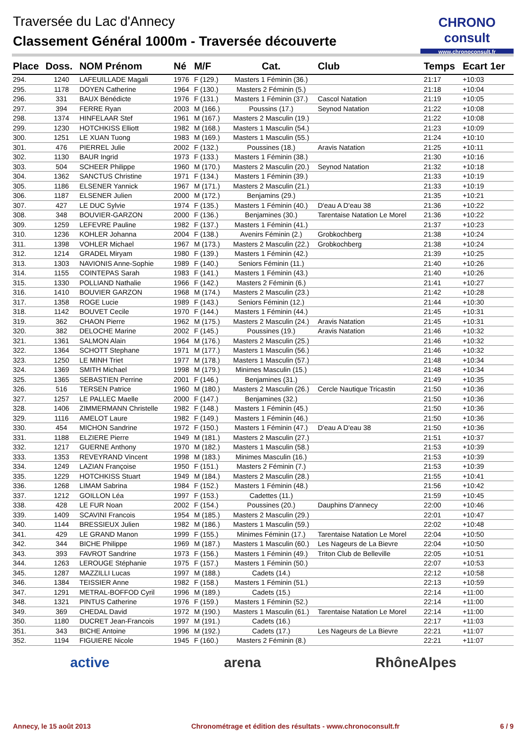Traversée du Lac d'Annecy
Classement Général 1000m - Traversée découverte
CHRONO consult
www.chronoconsult.fr
| Place | Doss. | NOM Prénom | Né | M/F | Cat. | Club | Temps | Ecart 1er |
| --- | --- | --- | --- | --- | --- | --- | --- | --- |
| 294. | 1240 | LAFEUILLADE Magali | 1976 | F (129.) | Masters 1 Féminin (36.) | | 21:17 | +10:03 |
| 295. | 1178 | DOYEN Catherine | 1964 | F (130.) | Masters 2 Féminin (5.) | | 21:18 | +10:04 |
| 296. | 331 | BAUX Bénédicte | 1976 | F (131.) | Masters 1 Féminin (37.) | Cascol Natation | 21:19 | +10:05 |
| 297. | 394 | FERRE Ryan | 2003 | M (166.) | Poussins (17.) | Seynod Natation | 21:22 | +10:08 |
| 298. | 1374 | HINFELAAR Stef | 1961 | M (167.) | Masters 2 Masculin (19.) | | 21:22 | +10:08 |
| 299. | 1230 | HOTCHKISS Elliott | 1982 | M (168.) | Masters 1 Masculin (54.) | | 21:23 | +10:09 |
| 300. | 1251 | LE XUAN Tuong | 1983 | M (169.) | Masters 1 Masculin (55.) | | 21:24 | +10:10 |
| 301. | 476 | PIERREL Julie | 2002 | F (132.) | Poussines (18.) | Aravis Natation | 21:25 | +10:11 |
| 302. | 1130 | BAUR Ingrid | 1973 | F (133.) | Masters 1 Féminin (38.) | | 21:30 | +10:16 |
| 303. | 504 | SCHEER Philippe | 1960 | M (170.) | Masters 2 Masculin (20.) | Seynod Natation | 21:32 | +10:18 |
| 304. | 1362 | SANCTUS Christine | 1971 | F (134.) | Masters 1 Féminin (39.) | | 21:33 | +10:19 |
| 305. | 1186 | ELSENER Yannick | 1967 | M (171.) | Masters 2 Masculin (21.) | | 21:33 | +10:19 |
| 306. | 1187 | ELSENER Julien | 2000 | M (172.) | Benjamins (29.) | | 21:35 | +10:21 |
| 307. | 427 | LE DUC Sylvie | 1974 | F (135.) | Masters 1 Féminin (40.) | D'eau A D'eau 38 | 21:36 | +10:22 |
| 308. | 348 | BOUVIER-GARZON | 2000 | F (136.) | Benjamines (30.) | Tarentaise Natation Le Morel | 21:36 | +10:22 |
| 309. | 1259 | LEFEVRE Pauline | 1982 | F (137.) | Masters 1 Féminin (41.) | | 21:37 | +10:23 |
| 310. | 1236 | KOHLER Johanna | 2004 | F (138.) | Avenirs Féminin (2.) | Grobkochberg | 21:38 | +10:24 |
| 311. | 1398 | VOHLER Michael | 1967 | M (173.) | Masters 2 Masculin (22.) | Grobkochberg | 21:38 | +10:24 |
| 312. | 1214 | GRADEL Miryam | 1980 | F (139.) | Masters 1 Féminin (42.) | | 21:39 | +10:25 |
| 313. | 1303 | NAVIONIS Anne-Sophie | 1989 | F (140.) | Seniors Féminin (11.) | | 21:40 | +10:26 |
| 314. | 1155 | COINTEPAS Sarah | 1983 | F (141.) | Masters 1 Féminin (43.) | | 21:40 | +10:26 |
| 315. | 1330 | POLLIAND Nathalie | 1966 | F (142.) | Masters 2 Féminin (6.) | | 21:41 | +10:27 |
| 316. | 1410 | BOUVIER GARZON | 1968 | M (174.) | Masters 2 Masculin (23.) | | 21:42 | +10:28 |
| 317. | 1358 | ROGE Lucie | 1989 | F (143.) | Seniors Féminin (12.) | | 21:44 | +10:30 |
| 318. | 1142 | BOUVET Cecile | 1970 | F (144.) | Masters 1 Féminin (44.) | | 21:45 | +10:31 |
| 319. | 362 | CHAON Pierre | 1962 | M (175.) | Masters 2 Masculin (24.) | Aravis Natation | 21:45 | +10:31 |
| 320. | 382 | DELOCHE Marine | 2002 | F (145.) | Poussines (19.) | Aravis Natation | 21:46 | +10:32 |
| 321. | 1361 | SALMON Alain | 1964 | M (176.) | Masters 2 Masculin (25.) | | 21:46 | +10:32 |
| 322. | 1364 | SCHOTT Stephane | 1971 | M (177.) | Masters 1 Masculin (56.) | | 21:46 | +10:32 |
| 323. | 1250 | LE MINH Triet | 1977 | M (178.) | Masters 1 Masculin (57.) | | 21:48 | +10:34 |
| 324. | 1369 | SMITH Michael | 1998 | M (179.) | Minimes Masculin (15.) | | 21:48 | +10:34 |
| 325. | 1365 | SEBASTIEN Perrine | 2001 | F (146.) | Benjamines (31.) | | 21:49 | +10:35 |
| 326. | 516 | TERSEN Patrice | 1960 | M (180.) | Masters 2 Masculin (26.) | Cercle Nautique Tricastin | 21:50 | +10:36 |
| 327. | 1257 | LE PALLEC Maelle | 2000 | F (147.) | Benjamines (32.) | | 21:50 | +10:36 |
| 328. | 1406 | ZIMMERMANN Christelle | 1982 | F (148.) | Masters 1 Féminin (45.) | | 21:50 | +10:36 |
| 329. | 1116 | AMELOT Laure | 1982 | F (149.) | Masters 1 Féminin (46.) | | 21:50 | +10:36 |
| 330. | 454 | MICHON Sandrine | 1972 | F (150.) | Masters 1 Féminin (47.) | D'eau A D'eau 38 | 21:50 | +10:36 |
| 331. | 1188 | ELZIERE Pierre | 1949 | M (181.) | Masters 2 Masculin (27.) | | 21:51 | +10:37 |
| 332. | 1217 | GUERNE Anthony | 1970 | M (182.) | Masters 1 Masculin (58.) | | 21:53 | +10:39 |
| 333. | 1353 | REVEYRAND Vincent | 1998 | M (183.) | Minimes Masculin (16.) | | 21:53 | +10:39 |
| 334. | 1249 | LAZIAN Françoise | 1950 | F (151.) | Masters 2 Féminin (7.) | | 21:53 | +10:39 |
| 335. | 1229 | HOTCHKISS Stuart | 1949 | M (184.) | Masters 2 Masculin (28.) | | 21:55 | +10:41 |
| 336. | 1268 | LIMAM Sabrina | 1984 | F (152.) | Masters 1 Féminin (48.) | | 21:56 | +10:42 |
| 337. | 1212 | GOILLON Léa | 1997 | F (153.) | Cadettes (11.) | | 21:59 | +10:45 |
| 338. | 428 | LE FUR Noan | 2002 | F (154.) | Poussines (20.) | Dauphins D'annecy | 22:00 | +10:46 |
| 339. | 1409 | SCAVINI Francois | 1954 | M (185.) | Masters 2 Masculin (29.) | | 22:01 | +10:47 |
| 340. | 1144 | BRESSIEUX Julien | 1982 | M (186.) | Masters 1 Masculin (59.) | | 22:02 | +10:48 |
| 341. | 429 | LE GRAND Manon | 1999 | F (155.) | Minimes Féminin (17.) | Tarentaise Natation Le Morel | 22:04 | +10:50 |
| 342. | 344 | BICHE Philippe | 1969 | M (187.) | Masters 1 Masculin (60.) | Les Nageurs de La Bievre | 22:04 | +10:50 |
| 343. | 393 | FAVROT Sandrine | 1973 | F (156.) | Masters 1 Féminin (49.) | Triton Club de Belleville | 22:05 | +10:51 |
| 344. | 1263 | LEROUGE Stéphanie | 1975 | F (157.) | Masters 1 Féminin (50.) | | 22:07 | +10:53 |
| 345. | 1287 | MAZZILLI Lucas | 1997 | M (188.) | Cadets (14.) | | 22:12 | +10:58 |
| 346. | 1384 | TEISSIER Anne | 1982 | F (158.) | Masters 1 Féminin (51.) | | 22:13 | +10:59 |
| 347. | 1291 | METRAL-BOFFOD Cyril | 1996 | M (189.) | Cadets (15.) | | 22:14 | +11:00 |
| 348. | 1321 | PINTUS Catherine | 1976 | F (159.) | Masters 1 Féminin (52.) | | 22:14 | +11:00 |
| 349. | 369 | CHEDAL David | 1972 | M (190.) | Masters 1 Masculin (61.) | Tarentaise Natation Le Morel | 22:14 | +11:00 |
| 350. | 1180 | DUCRET Jean-Francois | 1997 | M (191.) | Cadets (16.) | | 22:17 | +11:03 |
| 351. | 343 | BICHE Antoine | 1996 | M (192.) | Cadets (17.) | Les Nageurs de La Bievre | 22:21 | +11:07 |
| 352. | 1194 | FIGUIERE Nicole | 1945 | F (160.) | Masters 2 Féminin (8.) | | 22:21 | +11:07 |
active arena RhôneAlpes
Annecy, le 15 août 2013 Chronométrage et édition des résultats - www.chronoconsult.fr 6 / 9